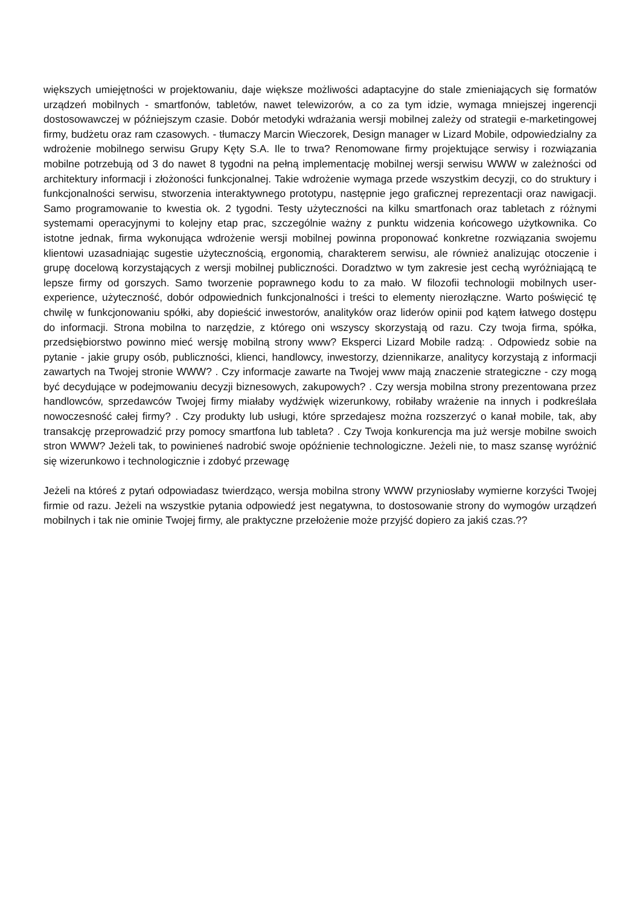większych umiejętności w projektowaniu, daje większe możliwości adaptacyjne do stale zmieniających się formatów urządzeń mobilnych - smartfonów, tabletów, nawet telewizorów, a co za tym idzie, wymaga mniejszej ingerencji dostosowawczej w późniejszym czasie. Dobór metodyki wdrażania wersji mobilnej zależy od strategii e-marketingowej firmy, budżetu oraz ram czasowych. - tłumaczy Marcin Wieczorek, Design manager w Lizard Mobile, odpowiedzialny za wdrożenie mobilnego serwisu Grupy Kęty S.A. Ile to trwa? Renomowane firmy projektujące serwisy i rozwiązania mobilne potrzebują od 3 do nawet 8 tygodni na pełną implementację mobilnej wersji serwisu WWW w zależności od architektury informacji i złożoności funkcjonalnej. Takie wdrożenie wymaga przede wszystkim decyzji, co do struktury i funkcjonalności serwisu, stworzenia interaktywnego prototypu, następnie jego graficznej reprezentacji oraz nawigacji. Samo programowanie to kwestia ok. 2 tygodni. Testy użyteczności na kilku smartfonach oraz tabletach z różnymi systemami operacyjnymi to kolejny etap prac, szczególnie ważny z punktu widzenia końcowego użytkownika. Co istotne jednak, firma wykonująca wdrożenie wersji mobilnej powinna proponować konkretne rozwiązania swojemu klientowi uzasadniając sugestie użytecznością, ergonomią, charakterem serwisu, ale również analizując otoczenie i grupę docelową korzystających z wersji mobilnej publiczności. Doradztwo w tym zakresie jest cechą wyróżniającą te lepsze firmy od gorszych. Samo tworzenie poprawnego kodu to za mało. W filozofii technologii mobilnych user-experience, użyteczność, dobór odpowiednich funkcjonalności i treści to elementy nierozłączne. Warto poświęcić tę chwilę w funkcjonowaniu spółki, aby dopieścić inwestorów, analityków oraz liderów opinii pod kątem łatwego dostępu do informacji. Strona mobilna to narzędzie, z którego oni wszyscy skorzystają od razu. Czy twoja firma, spółka, przedsiębiorstwo powinno mieć wersję mobilną strony www? Eksperci Lizard Mobile radzą: . Odpowiedz sobie na pytanie - jakie grupy osób, publiczności, klienci, handlowcy, inwestorzy, dziennikarze, analitycy korzystają z informacji zawartych na Twojej stronie WWW? . Czy informacje zawarte na Twojej www mają znaczenie strategiczne - czy mogą być decydujące w podejmowaniu decyzji biznesowych, zakupowych? . Czy wersja mobilna strony prezentowana przez handlowców, sprzedawców Twojej firmy miałaby wydźwięk wizerunkowy, robiłaby wrażenie na innych i podkreślała nowoczesność całej firmy? . Czy produkty lub usługi, które sprzedajesz można rozszerzyć o kanał mobile, tak, aby transakcję przeprowadzić przy pomocy smartfona lub tableta? . Czy Twoja konkurencja ma już wersje mobilne swoich stron WWW? Jeżeli tak, to powinieneś nadrobić swoje opóźnienie technologiczne. Jeżeli nie, to masz szansę wyróżnić się wizerunkowo i technologicznie i zdobyć przewagę
Jeżeli na któreś z pytań odpowiadasz twierdząco, wersja mobilna strony WWW przyniosłaby wymierne korzyści Twojej firmie od razu. Jeżeli na wszystkie pytania odpowiedź jest negatywna, to dostosowanie strony do wymogów urządzeń mobilnych i tak nie ominie Twojej firmy, ale praktyczne przełożenie może przyjść dopiero za jakiś czas.??